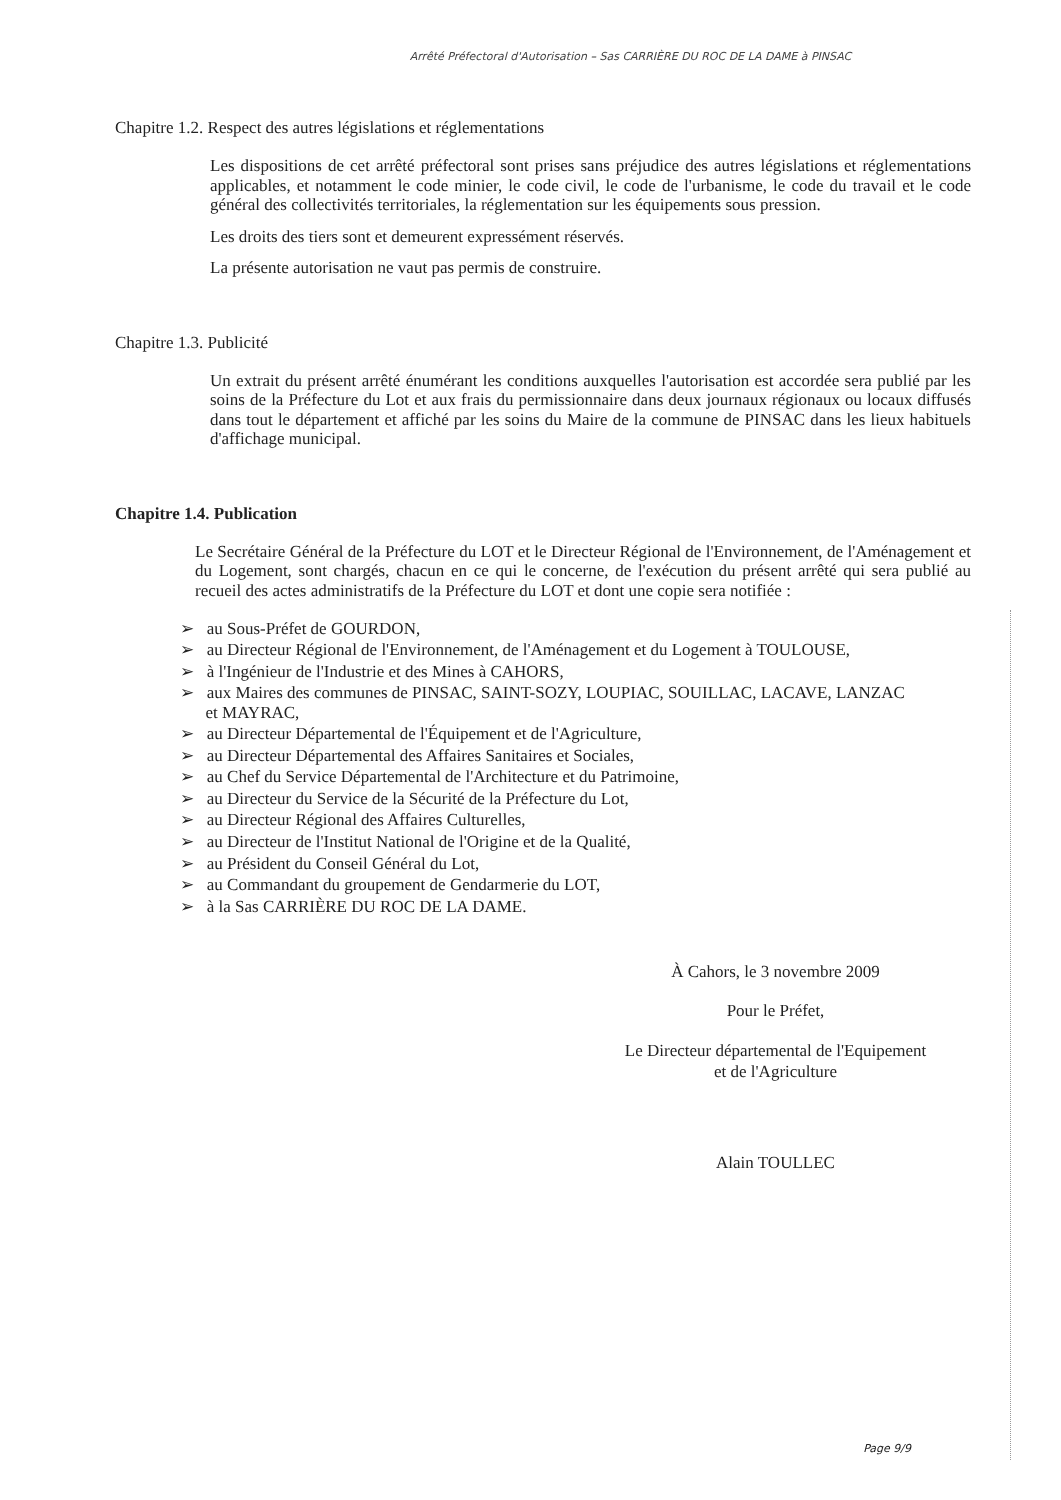Arrêté Préfectoral d'Autorisation – Sas CARRIÈRE DU ROC DE LA DAME à PINSAC
Chapitre 1.2. Respect des autres législations et réglementations
Les dispositions de cet arrêté préfectoral sont prises sans préjudice des autres législations et réglementations applicables, et notamment le code minier, le code civil, le code de l'urbanisme, le code du travail et le code général des collectivités territoriales, la réglementation sur les équipements sous pression.
Les droits des tiers sont et demeurent expressément réservés.
La présente autorisation ne vaut pas permis de construire.
Chapitre 1.3. Publicité
Un extrait du présent arrêté énumérant les conditions auxquelles l'autorisation est accordée sera publié par les soins de la Préfecture du Lot et aux frais du permissionnaire dans deux journaux régionaux ou locaux diffusés dans tout le département et affiché par les soins du Maire de la commune de PINSAC dans les lieux habituels d'affichage municipal.
Chapitre 1.4. Publication
Le Secrétaire Général de la Préfecture du LOT et le Directeur Régional de l'Environnement, de l'Aménagement et du Logement, sont chargés, chacun en ce qui le concerne, de l'exécution du présent arrêté qui sera publié au recueil des actes administratifs de la Préfecture du LOT et dont une copie sera notifiée :
➢ au Sous-Préfet de GOURDON,
➢ au Directeur Régional de l'Environnement, de l'Aménagement et du Logement à TOULOUSE,
➢ à l'Ingénieur de l'Industrie et des Mines à CAHORS,
➢ aux Maires des communes de PINSAC, SAINT-SOZY, LOUPIAC, SOUILLAC, LACAVE, LANZAC
et MAYRAC,
➢ au Directeur Départemental de l'Équipement et de l'Agriculture,
➢ au Directeur Départemental des Affaires Sanitaires et Sociales,
➢ au Chef du Service Départemental de l'Architecture et du Patrimoine,
➢ au Directeur du Service de la Sécurité de la Préfecture du Lot,
➢ au Directeur Régional des Affaires Culturelles,
➢ au Directeur de l'Institut National de l'Origine et de la Qualité,
➢ au Président du Conseil Général du Lot,
➢ au Commandant du groupement de Gendarmerie du LOT,
➢ à la Sas CARRIÈRE DU ROC DE LA DAME.
À Cahors, le 3 novembre 2009
Pour le Préfet,
Le Directeur départemental de l'Equipement
et de l'Agriculture
Alain TOULLEC
Page 9/9